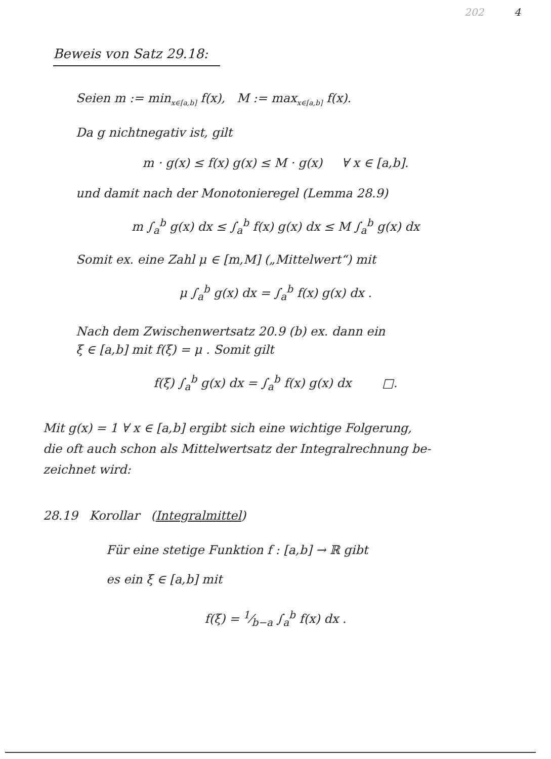202 4
Beweis von Satz 29.18:
Seien m := min<sub>x∈[a,b]</sub> f(x), M := max<sub>x∈[a,b]</sub> f(x).
Da g nichtnegativ ist, gilt
m · g(x) ≤ f(x) g(x) ≤ M · g(x) ∀ x ∈ [a,b].
und damit nach der Monotonieregel (Lemma 28.9)
m ∫<sub>a</sub><sup>b</sup> g(x) dx ≤ ∫<sub>a</sub><sup>b</sup> f(x) g(x) dx ≤ M ∫<sub>a</sub><sup>b</sup> g(x) dx
Somit ex. eine Zahl μ ∈ [m,M] („Mittelwert“) mit
μ ∫<sub>a</sub><sup>b</sup> g(x) dx = ∫<sub>a</sub><sup>b</sup> f(x) g(x) dx .
Nach dem Zwischenwertsatz 20.9 (b) ex. dann ein
ξ ∈ [a,b] mit f(ξ) = μ . Somit gilt
f(ξ) ∫<sub>a</sub><sup>b</sup> g(x) dx = ∫<sub>a</sub><sup>b</sup> f(x) g(x) dx □.
Mit g(x) = 1 ∀ x ∈ [a,b] ergibt sich eine wichtige Folgerung,
die oft auch schon als Mittelwertsatz der Integralrechnung be-
zeichnet wird:
28.19 Korollar (Integralmittel)
Für eine stetige Funktion f : [a,b] → ℝ gibt
es ein ξ ∈ [a,b] mit
f(ξ) = 1⁄b−a ∫<sub>a</sub><sup>b</sup> f(x) dx .